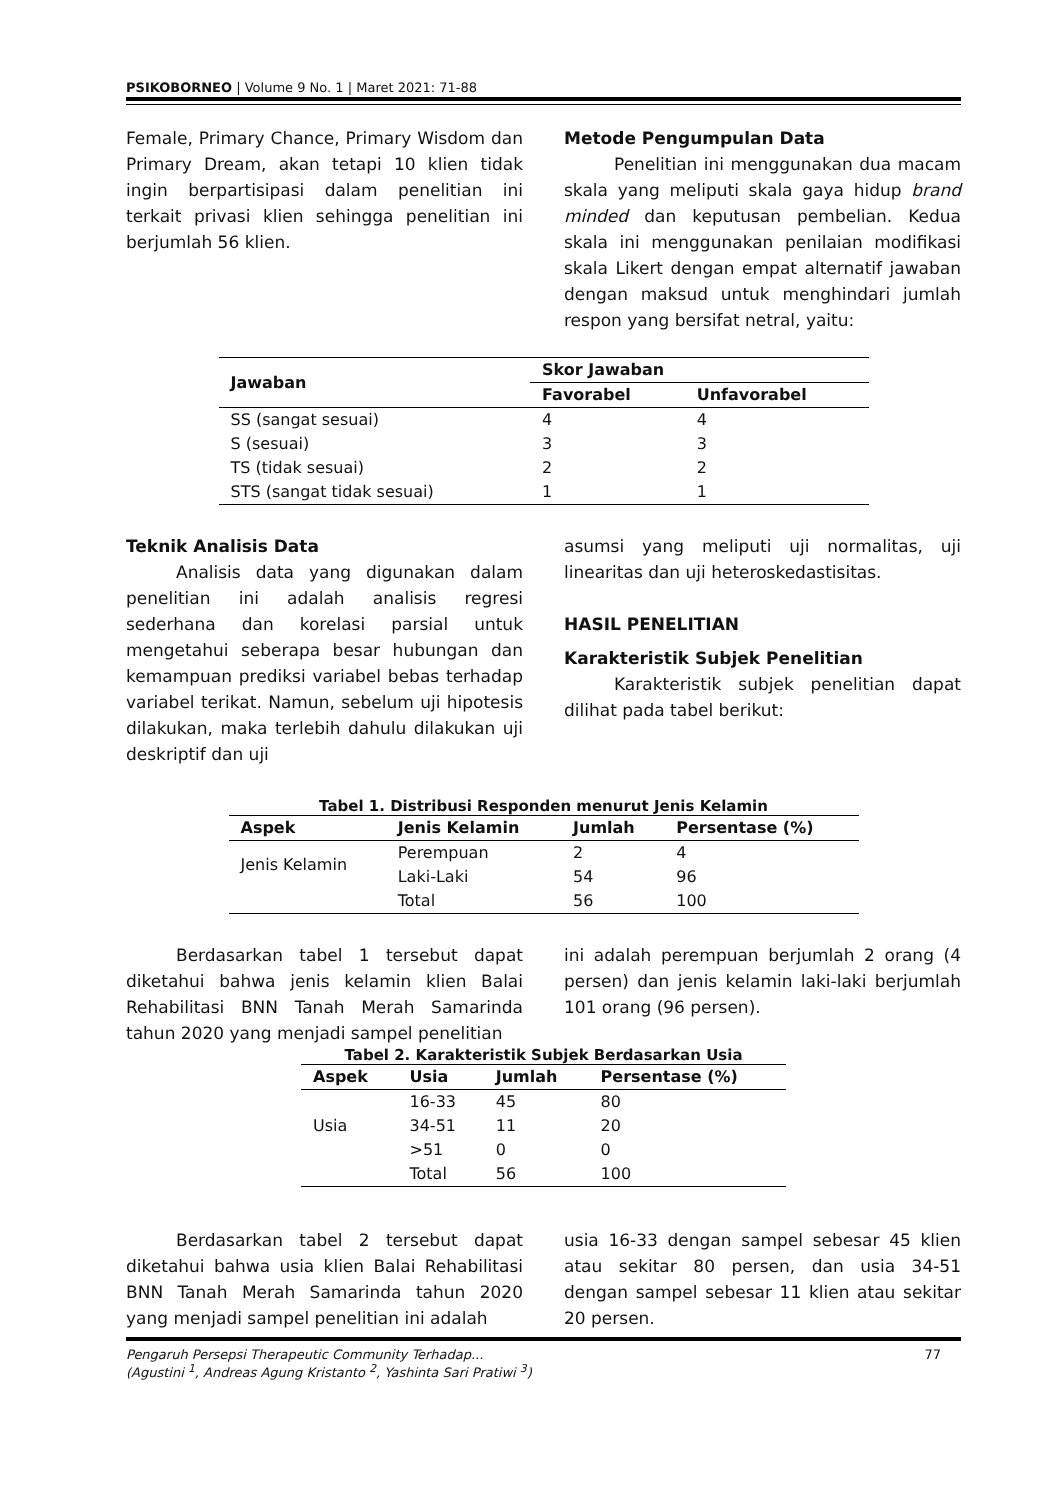PSIKOBORNEO | Volume 9 No. 1 | Maret 2021: 71-88
Female, Primary Chance, Primary Wisdom dan Primary Dream, akan tetapi 10 klien tidak ingin berpartisipasi dalam penelitian ini terkait privasi klien sehingga penelitian ini berjumlah 56 klien.
Metode Pengumpulan Data
Penelitian ini menggunakan dua macam skala yang meliputi skala gaya hidup brand minded dan keputusan pembelian. Kedua skala ini menggunakan penilaian modifikasi skala Likert dengan empat alternatif jawaban dengan maksud untuk menghindari jumlah respon yang bersifat netral, yaitu:
| Jawaban | Skor Jawaban | |
| --- | --- | --- |
| | Favorabel | Unfavorabel |
| SS (sangat sesuai) | 4 | 4 |
| S (sesuai) | 3 | 3 |
| TS (tidak sesuai) | 2 | 2 |
| STS (sangat tidak sesuai) | 1 | 1 |
Teknik Analisis Data
Analisis data yang digunakan dalam penelitian ini adalah analisis regresi sederhana dan korelasi parsial untuk mengetahui seberapa besar hubungan dan kemampuan prediksi variabel bebas terhadap variabel terikat. Namun, sebelum uji hipotesis dilakukan, maka terlebih dahulu dilakukan uji deskriptif dan uji
asumsi yang meliputi uji normalitas, uji linearitas dan uji heteroskedastisitas.
HASIL PENELITIAN
Karakteristik Subjek Penelitian
Karakteristik subjek penelitian dapat dilihat pada tabel berikut:
Tabel 1. Distribusi Responden menurut Jenis Kelamin
| Aspek | Jenis Kelamin | Jumlah | Persentase (%) |
| --- | --- | --- | --- |
| Jenis Kelamin | Perempuan | 2 | 4 |
| | Laki-Laki | 54 | 96 |
| | Total | 56 | 100 |
Berdasarkan tabel 1 tersebut dapat diketahui bahwa jenis kelamin klien Balai Rehabilitasi BNN Tanah Merah Samarinda tahun 2020 yang menjadi sampel penelitian
ini adalah perempuan berjumlah 2 orang (4 persen) dan jenis kelamin laki-laki berjumlah 101 orang (96 persen).
Tabel 2. Karakteristik Subjek Berdasarkan Usia
| Aspek | Usia | Jumlah | Persentase (%) |
| --- | --- | --- | --- |
| Usia | 16-33 | 45 | 80 |
| | 34-51 | 11 | 20 |
| | >51 | 0 | 0 |
| | Total | 56 | 100 |
Berdasarkan tabel 2 tersebut dapat diketahui bahwa usia klien Balai Rehabilitasi BNN Tanah Merah Samarinda tahun 2020 yang menjadi sampel penelitian ini adalah
usia 16-33 dengan sampel sebesar 45 klien atau sekitar 80 persen, dan usia 34-51 dengan sampel sebesar 11 klien atau sekitar 20 persen.
Pengaruh Persepsi Therapeutic Community Terhadap...
(Agustini <sup>1</sup>, Andreas Agung Kristanto <sup>2</sup>, Yashinta Sari Pratiwi <sup>3</sup>)
77